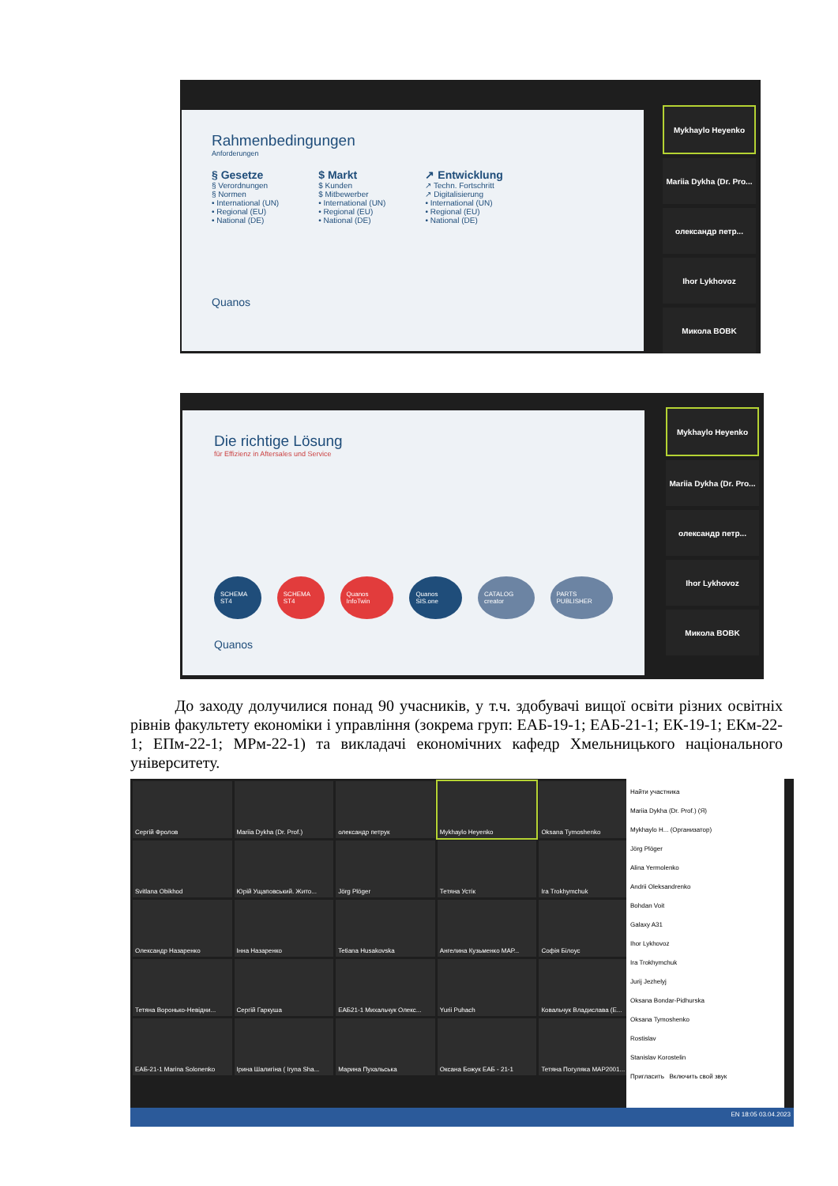Rahmenbedingungen
Anforderungen
§ Gesetze
§ Verordnungen
§ Normen
• International (UN)
• Regional (EU)
• National (DE)
$ Markt
$ Kunden
$ Mitbewerber
• International (UN)
• Regional (EU)
• National (DE)
↗ Entwicklung
↗ Techn. Fortschritt
↗ Digitalisierung
• International (UN)
• Regional (EU)
• National (DE)
Quanos
Mykhaylo Heyenko
Mariia Dykha (Dr. Pro...
олександр петр...
Ihor Lykhovoz
Микола BOBK
Die richtige Lösung
für Effizienz in Aftersales und Service
SCHEMA ST4 SCHEMA ST4 Quanos InfoTwin Quanos SIS.one CATALOG creator PARTS PUBLISHER
Quanos
Mykhaylo Heyenko
Mariia Dykha (Dr. Pro...
олександр петр...
Ihor Lykhovoz
Микола BOBK
До заходу долучилися понад 90 учасників, у т.ч. здобувачі вищої освіти різних освітніх рівнів факультету економіки і управління (зокрема груп: ЕАБ-19-1; ЕАБ-21-1; ЕК-19-1; ЕКм-22-1; ЕПм-22-1; МРм-22-1) та викладачі економічних кафедр Хмельницького національного університету.
Сергій Фролов
Mariia Dykha (Dr. Prof.)
олександр петрук
Mykhaylo Heyenko
Oksana Tymoshenko
Svitlana Obikhod
Юрій Ущаповський. Жито...
Jörg Plöger
Тетяна Устік
Ira Trokhymchuk
Олександр Назаренко
Інна Назаренко
Tetiana Husakovska
Ангелина Кузьменко МАР...
Софія Білоус
Тетяна Воронько-Невідни...
Сергій Гаркуша
ЕАБ21-1 Михальчук Олекс...
Yurii Puhach
Ковальчук Владислава (Е...
ЕАБ-21-1 Marina Solonenko
Ірина Шалигіна ( Iryna Sha...
Марина Пухальська
Оксана Божук ЕАБ - 21-1
Тетяна Погуляка МАР2001...
Найти участника
Mariia Dykha (Dr. Prof.) (Я)
Mykhaylo H... (Организатор)
Jörg Plöger
Alina Yermolenko
Andrii Oleksandrenko
Bohdan Voit
Galaxy A31
Ihor Lykhovoz
Ira Trokhymchuk
Jurij Jezhelyj
Oksana Bondar-Pidhurska
Oksana Tymoshenko
Rostislav
Stanislav Korostelin
Пригласить Включить свой звук
EN 18:05 03.04.2023